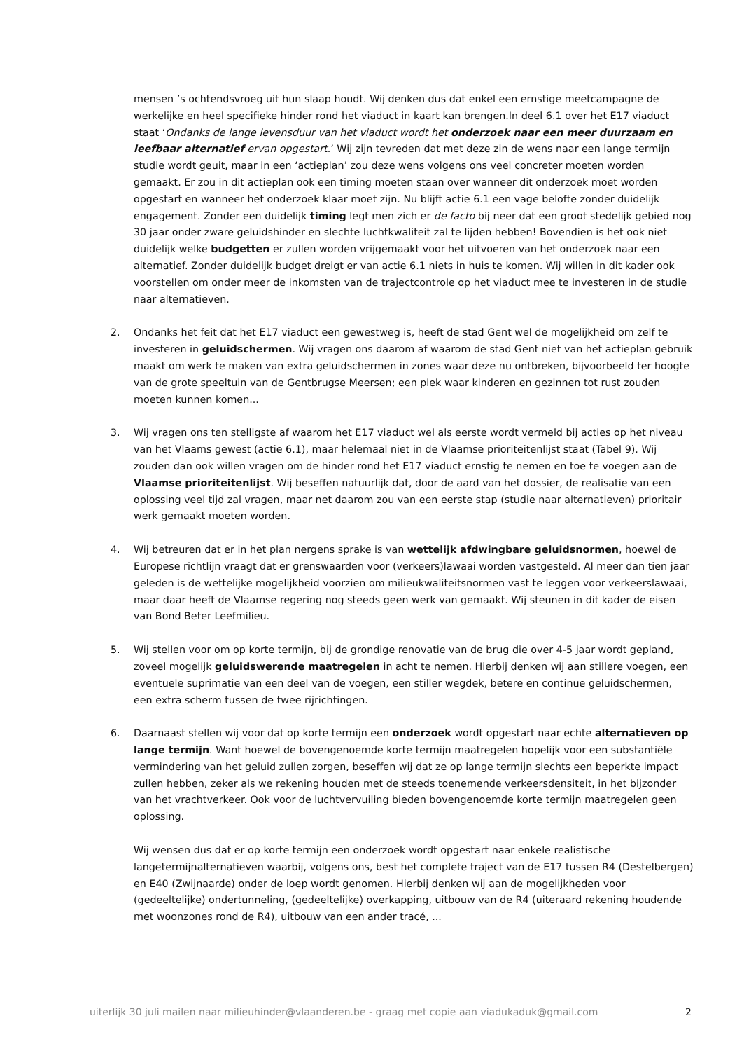mensen ’s ochtendsvroeg uit hun slaap houdt. Wij denken dus dat enkel een ernstige meetcampagne de werkelijke en heel specifieke hinder rond het viaduct in kaart kan brengen.In deel 6.1 over het E17 viaduct staat ‘Ondanks de lange levensduur van het viaduct wordt het onderzoek naar een meer duurzaam en leefbaar alternatief ervan opgestart.’ Wij zijn tevreden dat met deze zin de wens naar een lange termijn studie wordt geuit, maar in een ‘actieplan’ zou deze wens volgens ons veel concreter moeten worden gemaakt. Er zou in dit actieplan ook een timing moeten staan over wanneer dit onderzoek moet worden opgestart en wanneer het onderzoek klaar moet zijn. Nu blijft actie 6.1 een vage belofte zonder duidelijk engagement. Zonder een duidelijk timing legt men zich er de facto bij neer dat een groot stedelijk gebied nog 30 jaar onder zware geluidshinder en slechte luchtkwaliteit zal te lijden hebben! Bovendien is het ook niet duidelijk welke budgetten er zullen worden vrijgemaakt voor het uitvoeren van het onderzoek naar een alternatief. Zonder duidelijk budget dreigt er van actie 6.1 niets in huis te komen. Wij willen in dit kader ook voorstellen om onder meer de inkomsten van de trajectcontrole op het viaduct mee te investeren in de studie naar alternatieven.
2. Ondanks het feit dat het E17 viaduct een gewestweg is, heeft de stad Gent wel de mogelijkheid om zelf te investeren in geluidschermen. Wij vragen ons daarom af waarom de stad Gent niet van het actieplan gebruik maakt om werk te maken van extra geluidschermen in zones waar deze nu ontbreken, bijvoorbeeld ter hoogte van de grote speeltuin van de Gentbrugse Meersen; een plek waar kinderen en gezinnen tot rust zouden moeten kunnen komen...
3. Wij vragen ons ten stelligste af waarom het E17 viaduct wel als eerste wordt vermeld bij acties op het niveau van het Vlaams gewest (actie 6.1), maar helemaal niet in de Vlaamse prioriteitenlijst staat (Tabel 9). Wij zouden dan ook willen vragen om de hinder rond het E17 viaduct ernstig te nemen en toe te voegen aan de Vlaamse prioriteitenlijst. Wij beseffen natuurlijk dat, door de aard van het dossier, de realisatie van een oplossing veel tijd zal vragen, maar net daarom zou van een eerste stap (studie naar alternatieven) prioritair werk gemaakt moeten worden.
4. Wij betreuren dat er in het plan nergens sprake is van wettelijk afdwingbare geluidsnormen, hoewel de Europese richtlijn vraagt dat er grenswaarden voor (verkeers)lawaai worden vastgesteld. Al meer dan tien jaar geleden is de wettelijke mogelijkheid voorzien om milieukwaliteitsnormen vast te leggen voor verkeerslawaai, maar daar heeft de Vlaamse regering nog steeds geen werk van gemaakt. Wij steunen in dit kader de eisen van Bond Beter Leefmilieu.
5. Wij stellen voor om op korte termijn, bij de grondige renovatie van de brug die over 4-5 jaar wordt gepland, zoveel mogelijk geluidswerende maatregelen in acht te nemen. Hierbij denken wij aan stillere voegen, een eventuele suprimatie van een deel van de voegen, een stiller wegdek, betere en continue geluidschermen, een extra scherm tussen de twee rijrichtingen.
6. Daarnaast stellen wij voor dat op korte termijn een onderzoek wordt opgestart naar echte alternatieven op lange termijn. Want hoewel de bovengenoemde korte termijn maatregelen hopelijk voor een substantiële vermindering van het geluid zullen zorgen, beseffen wij dat ze op lange termijn slechts een beperkte impact zullen hebben, zeker als we rekening houden met de steeds toenemende verkeersdensiteit, in het bijzonder van het vrachtverkeer. Ook voor de luchtvervuiling bieden bovengenoemde korte termijn maatregelen geen oplossing.
Wij wensen dus dat er op korte termijn een onderzoek wordt opgestart naar enkele realistische langetermijnalternatieven waarbij, volgens ons, best het complete traject van de E17 tussen R4 (Destelbergen) en E40 (Zwijnaarde) onder de loep wordt genomen. Hierbij denken wij aan de mogelijkheden voor (gedeeltelijke) ondertunneling, (gedeeltelijke) overkapping, uitbouw van de R4 (uiteraard rekening houdende met woonzones rond de R4), uitbouw van een ander tracé, ...
uiterlijk 30 juli mailen naar milieuhinder@vlaanderen.be - graag met copie aan viadukaduk@gmail.com 2